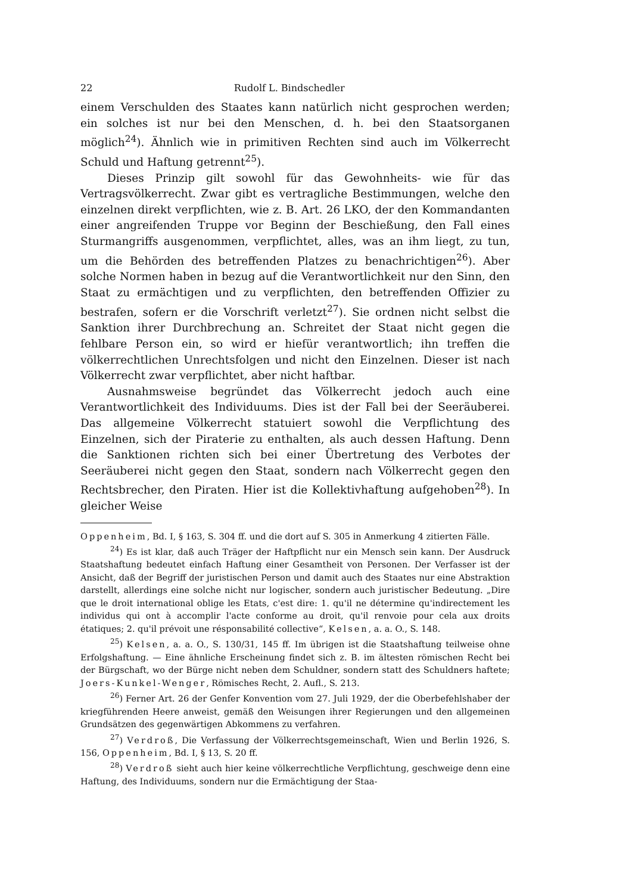22 Rudolf L. Bindschedler
einem Verschulden des Staates kann natürlich nicht gesprochen werden; ein solches ist nur bei den Menschen, d. h. bei den Staatsorganen möglich<sup>24</sup>). Ähnlich wie in primitiven Rechten sind auch im Völkerrecht Schuld und Haftung getrennt<sup>25</sup>).
Dieses Prinzip gilt sowohl für das Gewohnheits- wie für das Vertragsvölkerrecht. Zwar gibt es vertragliche Bestimmungen, welche den einzelnen direkt verpflichten, wie z. B. Art. 26 LKO, der den Kommandanten einer angreifenden Truppe vor Beginn der Beschießung, den Fall eines Sturmangriffs ausgenommen, verpflichtet, alles, was an ihm liegt, zu tun, um die Behörden des betreffenden Platzes zu benachrichtigen<sup>26</sup>). Aber solche Normen haben in bezug auf die Verantwortlichkeit nur den Sinn, den Staat zu ermächtigen und zu verpflichten, den betreffenden Offizier zu bestrafen, sofern er die Vorschrift verletzt<sup>27</sup>). Sie ordnen nicht selbst die Sanktion ihrer Durchbrechung an. Schreitet der Staat nicht gegen die fehlbare Person ein, so wird er hiefür verantwortlich; ihn treffen die völkerrechtlichen Unrechtsfolgen und nicht den Einzelnen. Dieser ist nach Völkerrecht zwar verpflichtet, aber nicht haftbar.
Ausnahmsweise begründet das Völkerrecht jedoch auch eine Verantwortlichkeit des Individuums. Dies ist der Fall bei der Seeräuberei. Das allgemeine Völkerrecht statuiert sowohl die Verpflichtung des Einzelnen, sich der Piraterie zu enthalten, als auch dessen Haftung. Denn die Sanktionen richten sich bei einer Übertretung des Verbotes der Seeräuberei nicht gegen den Staat, sondern nach Völkerrecht gegen den Rechtsbrecher, den Piraten. Hier ist die Kollektivhaftung aufgehoben<sup>28</sup>). In gleicher Weise
Oppenheim, Bd. I, § 163, S. 304 ff. und die dort auf S. 305 in Anmerkung 4 zitierten Fälle.
<sup>24</sup>) Es ist klar, daß auch Träger der Haftpflicht nur ein Mensch sein kann. Der Ausdruck Staatshaftung bedeutet einfach Haftung einer Gesamtheit von Personen. Der Verfasser ist der Ansicht, daß der Begriff der juristischen Person und damit auch des Staates nur eine Abstraktion darstellt, allerdings eine solche nicht nur logischer, sondern auch juristischer Bedeutung. „Dire que le droit international oblige les Etats, c'est dire: 1. qu'il ne détermine qu'indirectement les individus qui ont à accomplir l'acte conforme au droit, qu'il renvoie pour cela aux droits étatiques; 2. qu'il prévoit une résponsabilité collective“, Kelsen, a. a. O., S. 148.
<sup>25</sup>) Kelsen, a. a. O., S. 130/31, 145 ff. Im übrigen ist die Staatshaftung teilweise ohne Erfolgshaftung. — Eine ähnliche Erscheinung findet sich z. B. im ältesten römischen Recht bei der Bürgschaft, wo der Bürge nicht neben dem Schuldner, sondern statt des Schuldners haftete; Joers-Kunkel-Wenger, Römisches Recht, 2. Aufl., S. 213.
<sup>26</sup>) Ferner Art. 26 der Genfer Konvention vom 27. Juli 1929, der die Oberbefehlshaber der kriegführenden Heere anweist, gemäß den Weisungen ihrer Regierungen und den allgemeinen Grundsätzen des gegenwärtigen Abkommens zu verfahren.
<sup>27</sup>) Verdroß, Die Verfassung der Völkerrechtsgemeinschaft, Wien und Berlin 1926, S. 156, Oppenheim, Bd. I, § 13, S. 20 ff.
<sup>28</sup>) Verdroß sieht auch hier keine völkerrechtliche Verpflichtung, geschweige denn eine Haftung, des Individuums, sondern nur die Ermächtigung der Staa-